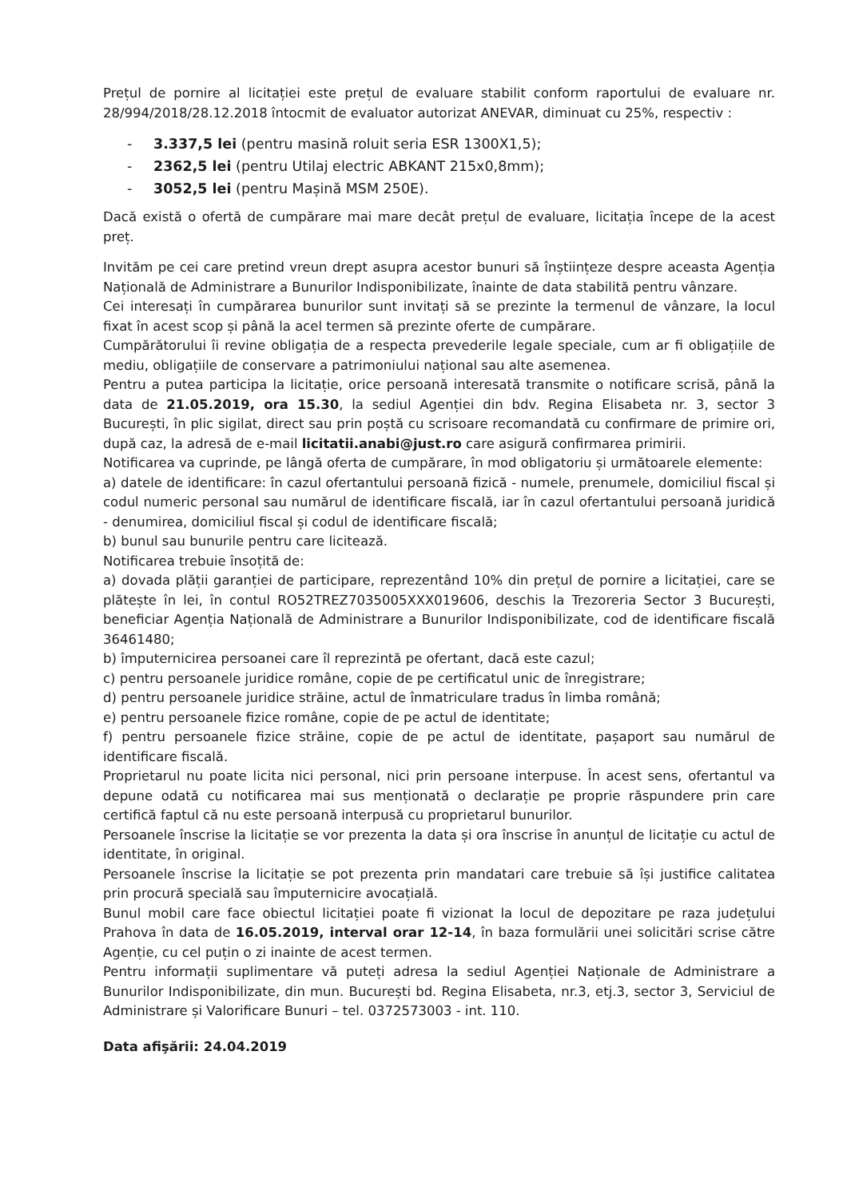Prețul de pornire al licitației este prețul de evaluare stabilit conform raportului de evaluare nr. 28/994/2018/28.12.2018 întocmit de evaluator autorizat ANEVAR, diminuat cu 25%, respectiv :
- 3.337,5 lei (pentru masină roluit seria ESR 1300X1,5);
- 2362,5 lei (pentru Utilaj electric ABKANT 215x0,8mm);
- 3052,5 lei (pentru Mașină MSM 250E).
Dacă există o ofertă de cumpărare mai mare decât prețul de evaluare, licitația începe de la acest preț.
Invităm pe cei care pretind vreun drept asupra acestor bunuri să înștiințeze despre aceasta Agenția Națională de Administrare a Bunurilor Indisponibilizate, înainte de data stabilită pentru vânzare.
Cei interesați în cumpărarea bunurilor sunt invitați să se prezinte la termenul de vânzare, la locul fixat în acest scop și până la acel termen să prezinte oferte de cumpărare.
Cumpărătorului îi revine obligația de a respecta prevederile legale speciale, cum ar fi obligațiile de mediu, obligațiile de conservare a patrimoniului național sau alte asemenea.
Pentru a putea participa la licitație, orice persoană interesată transmite o notificare scrisă, până la data de 21.05.2019, ora 15.30, la sediul Agenției din bdv. Regina Elisabeta nr. 3, sector 3 București, în plic sigilat, direct sau prin poștă cu scrisoare recomandată cu confirmare de primire ori, după caz, la adresă de e-mail licitatii.anabi@just.ro care asigură confirmarea primirii.
Notificarea va cuprinde, pe lângă oferta de cumpărare, în mod obligatoriu și următoarele elemente:
a) datele de identificare: în cazul ofertantului persoană fizică - numele, prenumele, domiciliul fiscal și codul numeric personal sau numărul de identificare fiscală, iar în cazul ofertantului persoană juridică - denumirea, domiciliul fiscal și codul de identificare fiscală;
b) bunul sau bunurile pentru care licitează.
Notificarea trebuie însoțită de:
a) dovada plății garanției de participare, reprezentând 10% din prețul de pornire a licitației, care se plătește în lei, în contul RO52TREZ7035005XXX019606, deschis la Trezoreria Sector 3 București, beneficiar Agenția Națională de Administrare a Bunurilor Indisponibilizate, cod de identificare fiscală 36461480;
b) împuternicirea persoanei care îl reprezintă pe ofertant, dacă este cazul;
c) pentru persoanele juridice române, copie de pe certificatul unic de înregistrare;
d) pentru persoanele juridice străine, actul de înmatriculare tradus în limba română;
e) pentru persoanele fizice române, copie de pe actul de identitate;
f) pentru persoanele fizice străine, copie de pe actul de identitate, pașaport sau numărul de identificare fiscală.
Proprietarul nu poate licita nici personal, nici prin persoane interpuse. În acest sens, ofertantul va depune odată cu notificarea mai sus menționată o declarație pe proprie răspundere prin care certifică faptul că nu este persoană interpusă cu proprietarul bunurilor.
Persoanele înscrise la licitație se vor prezenta la data și ora înscrise în anunțul de licitație cu actul de identitate, în original.
Persoanele înscrise la licitație se pot prezenta prin mandatari care trebuie să își justifice calitatea prin procură specială sau împuternicire avocațială.
Bunul mobil care face obiectul licitației poate fi vizionat la locul de depozitare pe raza județului Prahova în data de 16.05.2019, interval orar 12-14, în baza formulării unei solicitări scrise către Agenție, cu cel puțin o zi inainte de acest termen.
Pentru informații suplimentare vă puteți adresa la sediul Agenției Naționale de Administrare a Bunurilor Indisponibilizate, din mun. București bd. Regina Elisabeta, nr.3, etj.3, sector 3, Serviciul de Administrare și Valorificare Bunuri – tel. 0372573003 - int. 110.
Data afişării: 24.04.2019